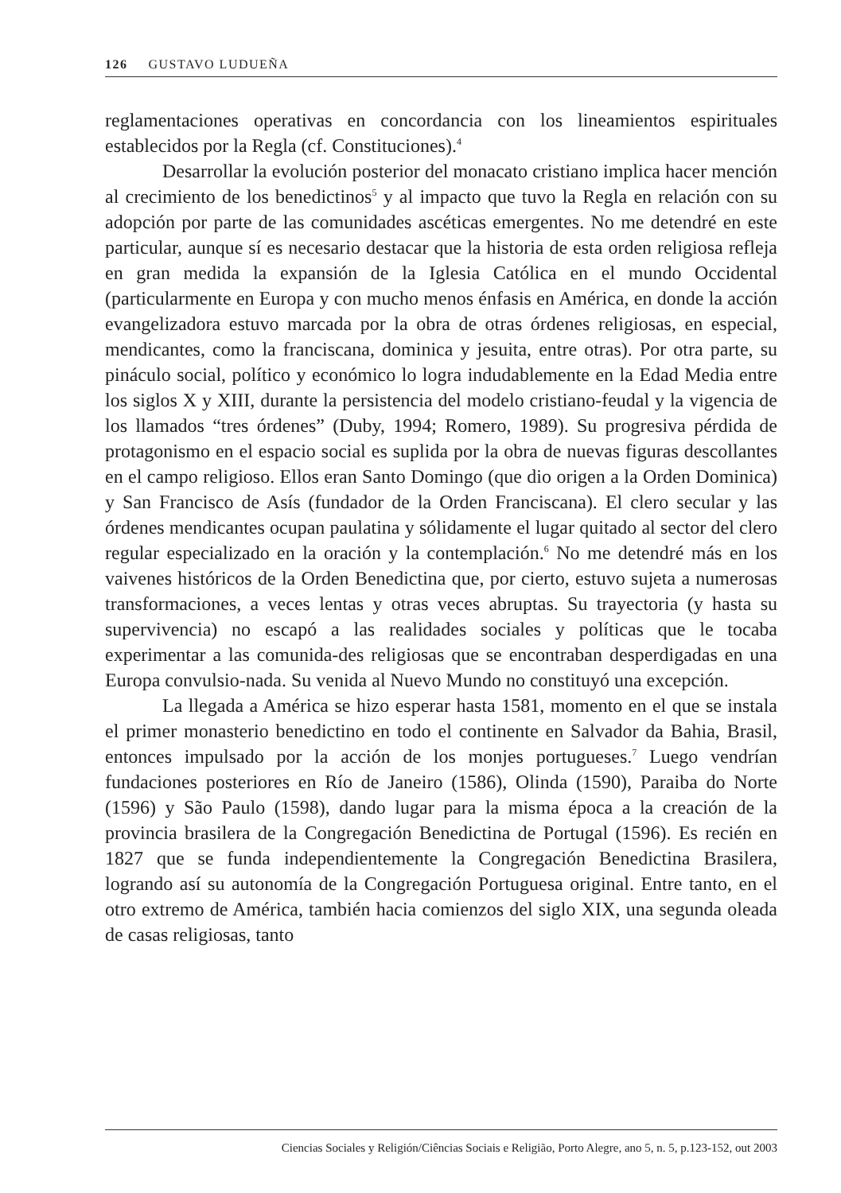126 GUSTAVO LUDUEÑA
reglamentaciones operativas en concordancia con los lineamientos espirituales establecidos por la Regla (cf. Constituciones).<sup>4</sup>
Desarrollar la evolución posterior del monacato cristiano implica hacer mención al crecimiento de los benedictinos<sup>5</sup> y al impacto que tuvo la Regla en relación con su adopción por parte de las comunidades ascéticas emergentes. No me detendré en este particular, aunque sí es necesario destacar que la historia de esta orden religiosa refleja en gran medida la expansión de la Iglesia Católica en el mundo Occidental (particularmente en Europa y con mucho menos énfasis en América, en donde la acción evangelizadora estuvo marcada por la obra de otras órdenes religiosas, en especial, mendicantes, como la franciscana, dominica y jesuita, entre otras). Por otra parte, su pináculo social, político y económico lo logra indudablemente en la Edad Media entre los siglos X y XIII, durante la persistencia del modelo cristiano-feudal y la vigencia de los llamados “tres órdenes” (Duby, 1994; Romero, 1989). Su progresiva pérdida de protagonismo en el espacio social es suplida por la obra de nuevas figuras descollantes en el campo religioso. Ellos eran Santo Domingo (que dio origen a la Orden Dominica) y San Francisco de Asís (fundador de la Orden Franciscana). El clero secular y las órdenes mendicantes ocupan paulatina y sólidamente el lugar quitado al sector del clero regular especializado en la oración y la contemplación.<sup>6</sup> No me detendré más en los vaivenes históricos de la Orden Benedictina que, por cierto, estuvo sujeta a numerosas transformaciones, a veces lentas y otras veces abruptas. Su trayectoria (y hasta su supervivencia) no escapó a las realidades sociales y políticas que le tocaba experimentar a las comunida-des religiosas que se encontraban desperdigadas en una Europa convulsio-nada. Su venida al Nuevo Mundo no constituyó una excepción.
La llegada a América se hizo esperar hasta 1581, momento en el que se instala el primer monasterio benedictino en todo el continente en Salvador da Bahia, Brasil, entonces impulsado por la acción de los monjes portugueses.<sup>7</sup> Luego vendrían fundaciones posteriores en Río de Janeiro (1586), Olinda (1590), Paraiba do Norte (1596) y São Paulo (1598), dando lugar para la misma época a la creación de la provincia brasilera de la Congregación Benedictina de Portugal (1596). Es recién en 1827 que se funda independientemente la Congregación Benedictina Brasilera, logrando así su autonomía de la Congregación Portuguesa original. Entre tanto, en el otro extremo de América, también hacia comienzos del siglo XIX, una segunda oleada de casas religiosas, tanto
Ciencias Sociales y Religión/Ciências Sociais e Religião, Porto Alegre, ano 5, n. 5, p.123-152, out 2003